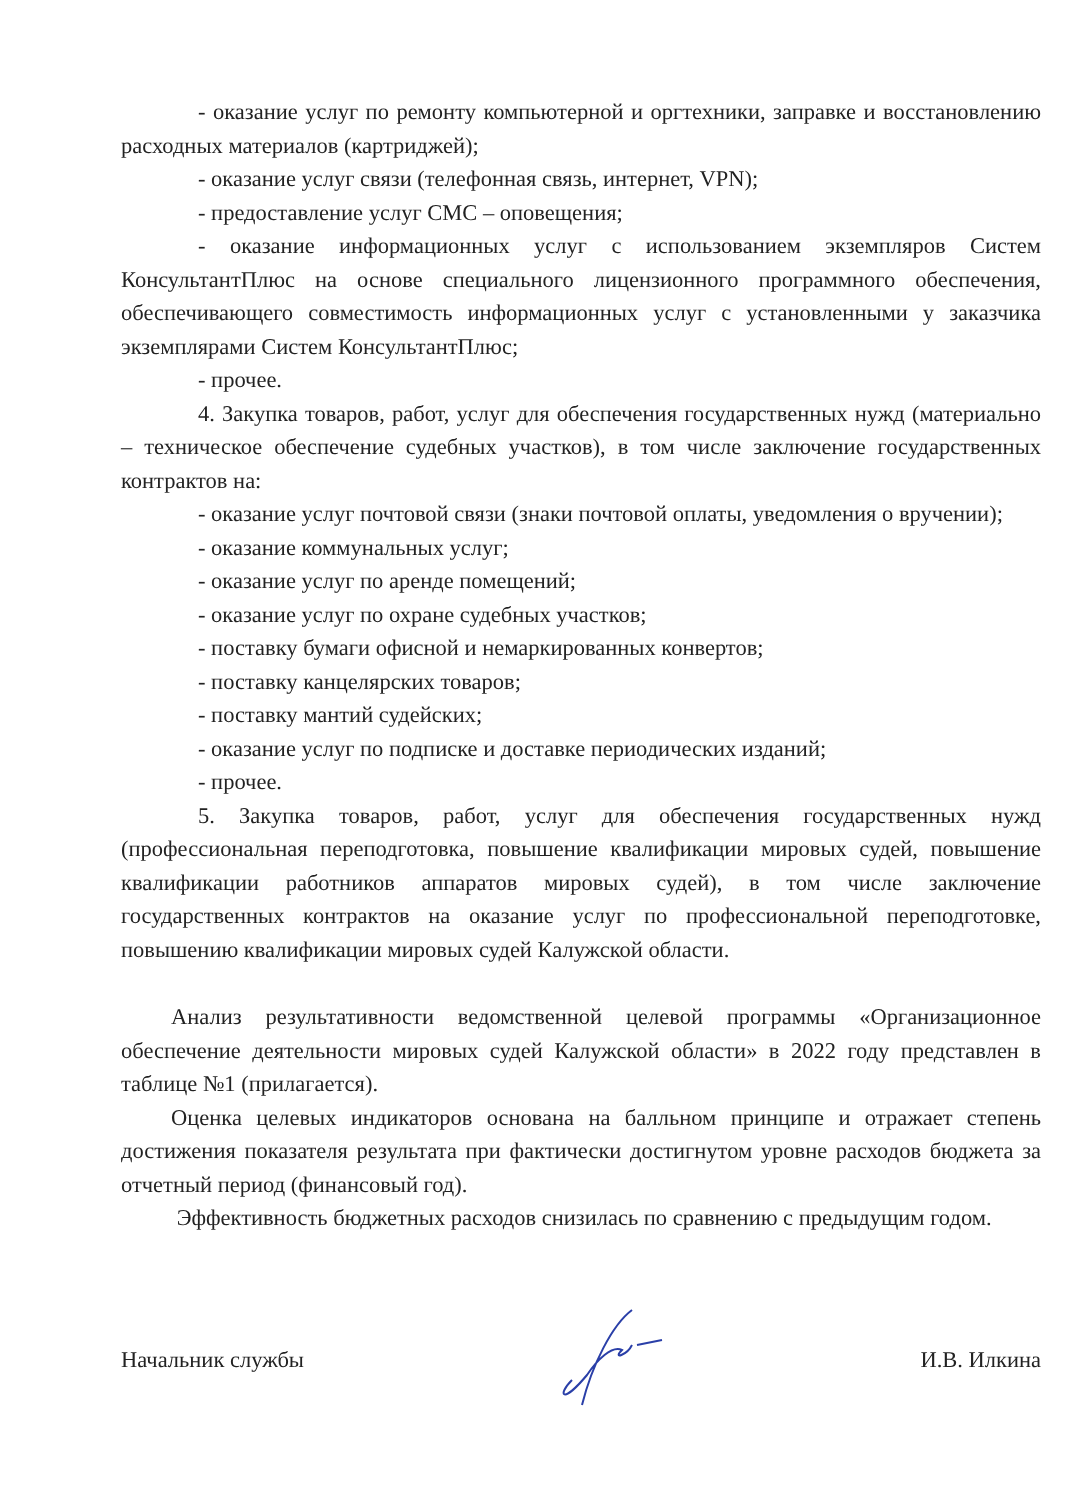- оказание услуг по ремонту компьютерной и оргтехники, заправке и восстановлению расходных материалов (картриджей);
- оказание услуг связи (телефонная связь, интернет, VPN);
- предоставление услуг СМС – оповещения;
- оказание информационных услуг с использованием экземпляров Систем КонсультантПлюс на основе специального лицензионного программного обеспечения, обеспечивающего совместимость информационных услуг с установленными у заказчика экземплярами Систем КонсультантПлюс;
- прочее.
4. Закупка товаров, работ, услуг для обеспечения государственных нужд (материально – техническое обеспечение судебных участков), в том числе заключение государственных контрактов на:
- оказание услуг почтовой связи (знаки почтовой оплаты, уведомления о вручении);
- оказание коммунальных услуг;
- оказание услуг по аренде помещений;
- оказание услуг по охране судебных участков;
- поставку бумаги офисной и немаркированных конвертов;
- поставку канцелярских товаров;
- поставку мантий судейских;
- оказание услуг по подписке и доставке периодических изданий;
- прочее.
5. Закупка товаров, работ, услуг для обеспечения государственных нужд (профессиональная переподготовка, повышение квалификации мировых судей, повышение квалификации работников аппаратов мировых судей), в том числе заключение государственных контрактов на оказание услуг по профессиональной переподготовке, повышению квалификации мировых судей Калужской области.
Анализ результативности ведомственной целевой программы «Организационное обеспечение деятельности мировых судей Калужской области» в 2022 году представлен в таблице №1 (прилагается).
Оценка целевых индикаторов основана на балльном принципе и отражает степень достижения показателя результата при фактически достигнутом уровне расходов бюджета за отчетный период (финансовый год).
Эффективность бюджетных расходов снизилась по сравнению с предыдущим годом.
Начальник службы И.В. Илкина